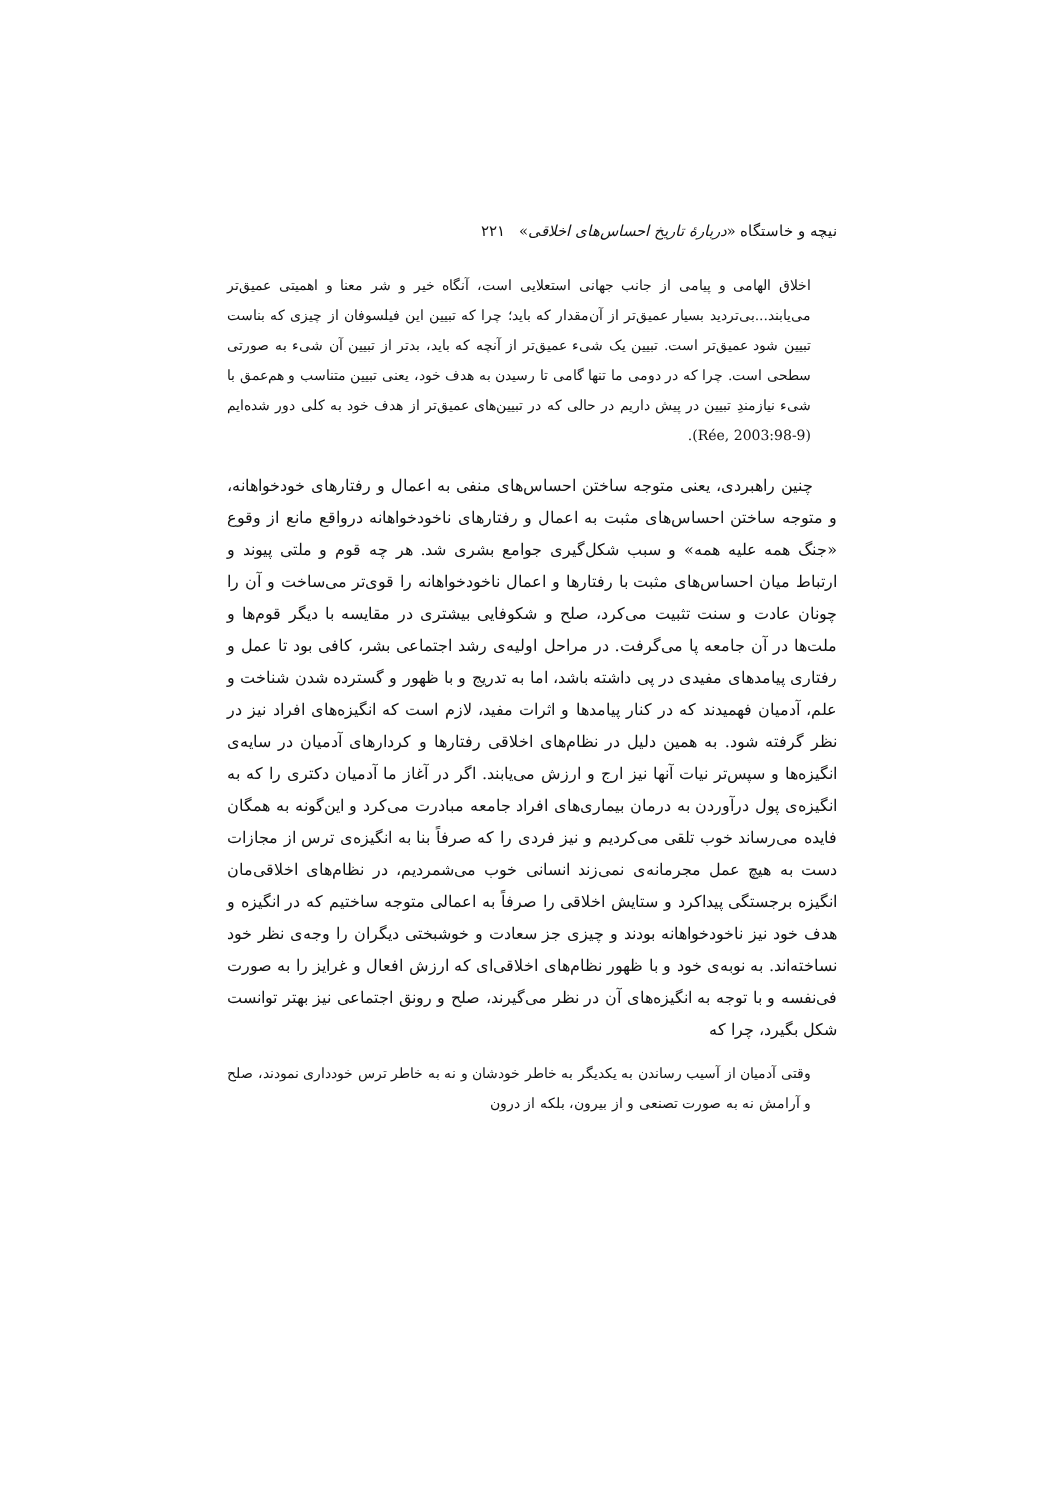نیچه و خاستگاه «دربارهٔ تاریخ احساس‌های اخلاقی» ۲۲۱
اخلاق الهامی و پیامی از جانب جهانی استعلایی است، آنگاه خیر و شر معنا و اهمیتی عمیق‌تر می‌یابند...بی‌تردید بسیار عمیق‌تر از آن‌مقدار که باید؛ چرا که تبیین این فیلسوفان از چیزی که بناست تبیین شود عمیق‌تر است. تبیین یک شیء عمیق‌تر از آنچه که باید، بدتر از تبیین آن شیء به صورتی سطحی است. چرا که در دومی ما تنها گامی تا رسیدن به هدف خود، یعنی تبیین متناسب و هم‌عمق با شیء نیازمندِ تبیین در پیش داریم در حالی که در تبیین‌های عمیق‌تر از هدف خود به کلی دور شده‌ایم (Rée, 2003:98-9).
چنین راهبردی، یعنی متوجه ساختن احساس‌های منفی به اعمال و رفتارهای خودخواهانه، و متوجه ساختن احساس‌های مثبت به اعمال و رفتارهای ناخودخواهانه درواقع مانع از وقوع «جنگ همه علیه همه» و سبب شکل‌گیری جوامع بشری شد. هر چه قوم و ملتی پیوند و ارتباط میان احساس‌های مثبت با رفتارها و اعمال ناخودخواهانه را قوی‌تر می‌ساخت و آن را چونان عادت و سنت تثبیت می‌کرد، صلح و شکوفایی بیشتری در مقایسه با دیگر قوم‌ها و ملت‌ها در آن جامعه پا می‌گرفت. در مراحل اولیه‌ی رشد اجتماعی بشر، کافی بود تا عمل و رفتاری پیامدهای مفیدی در پی داشته باشد، اما به تدریج و با ظهور و گسترده شدن شناخت و علم، آدمیان فهمیدند که در کنار پیامدها و اثرات مفید، لازم است که انگیزه‌های افراد نیز در نظر گرفته شود. به همین دلیل در نظام‌های اخلاقی رفتارها و کردارهای آدمیان در سایه‌ی انگیزه‌ها و سپس‌تر نیات آنها نیز ارج و ارزش می‌یابند. اگر در آغاز ما آدمیان دکتری را که به انگیزه‌ی پول درآوردن به درمان بیماری‌های افراد جامعه مبادرت می‌کرد و این‌گونه به همگان فایده می‌رساند خوب تلقی می‌کردیم و نیز فردی را که صرفاً بنا به انگیزه‌ی ترس از مجازات دست به هیچ عمل مجرمانه‌ی نمی‌زند انسانی خوب می‌شمردیم، در نظام‌های اخلاقی‌مان انگیزه برجستگی پیداکرد و ستایش اخلاقی را صرفاً به اعمالی متوجه ساختیم که در انگیزه و هدف خود نیز ناخودخواهانه بودند و چیزی جز سعادت و خوشبختی دیگران را وجه‌ی نظر خود نساخته‌اند. به نوبه‌ی خود و با ظهور نظام‌های اخلاقی‌ای که ارزش افعال و غرایز را به صورت فی‌نفسه و با توجه به انگیزه‌های آن در نظر می‌گیرند، صلح و رونق اجتماعی نیز بهتر توانست شکل بگیرد، چرا که
وقتی آدمیان از آسیب رساندن به یکدیگر به خاطر خودشان و نه به خاطر ترس خودداری نمودند، صلح و آرامش نه به صورت تصنعی و از بیرون، بلکه از درون